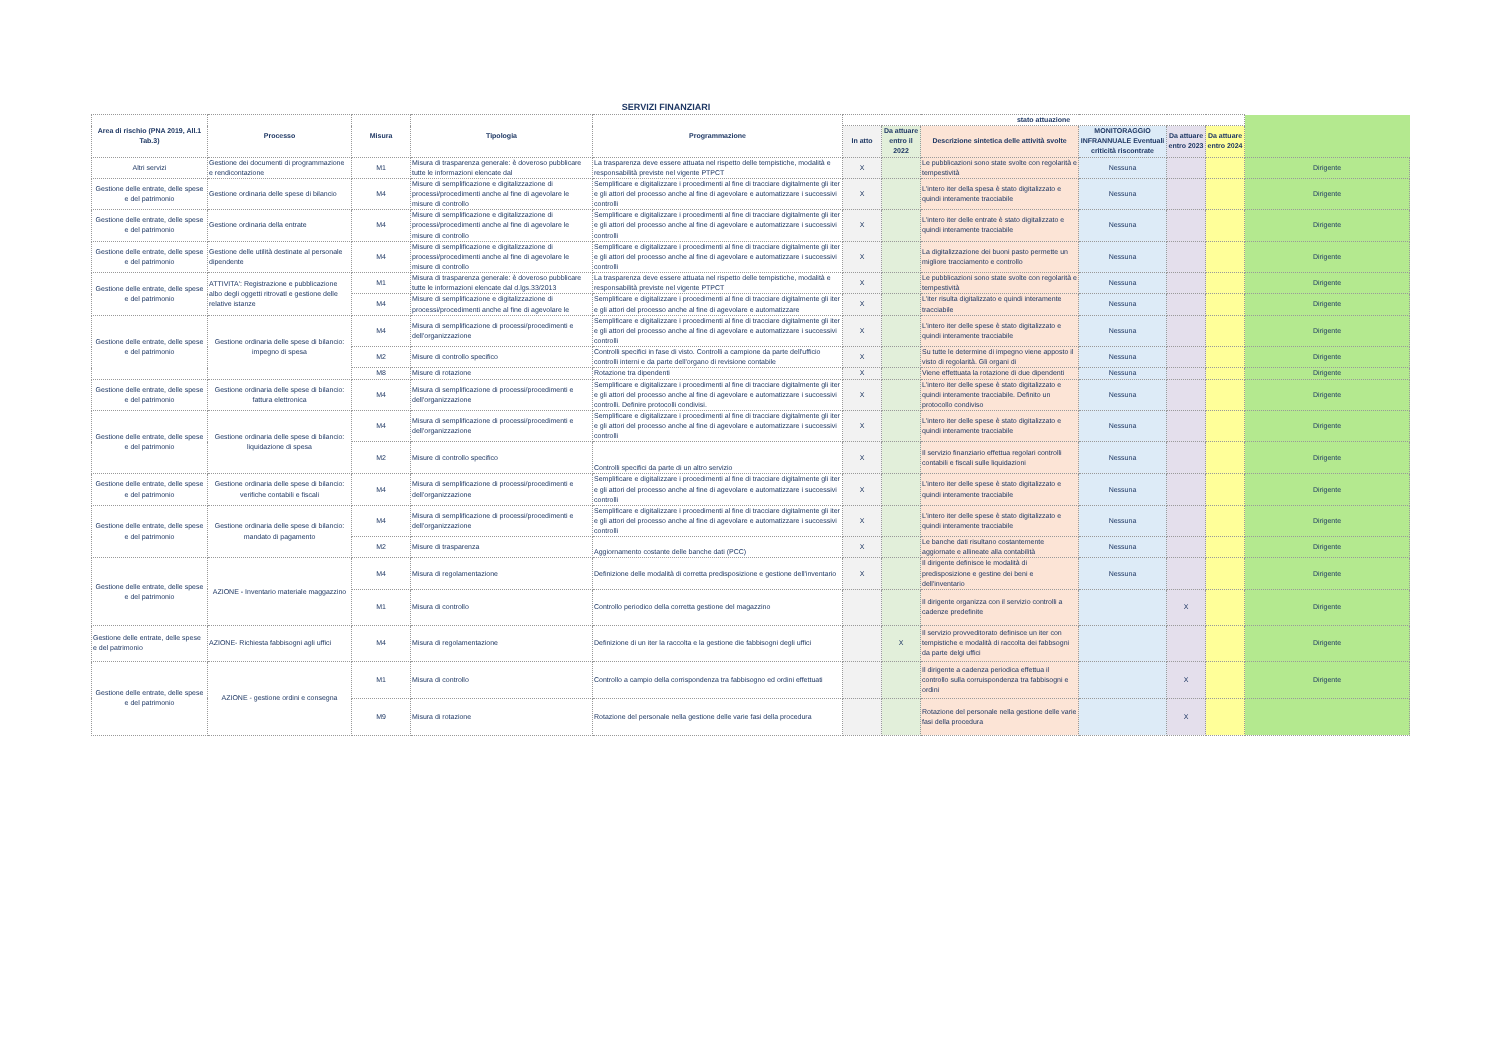SERVIZI FINANZIARI
| Area di rischio (PNA 2019, All.1 Tab.3) | Processo | Misura | Tipologia | Programmazione | stato attuazione | | | | | | |
| --- | --- | --- | --- | --- | --- | --- | --- | --- | --- | --- | --- |
| | | | | | In atto | Da attuare entro il 2022 | Descrizione sintetica delle attività svolte | MONITORAGGIO INFRANNUALE Eventuali criticità riscontrate | Da attuare entro 2023 | Da attuare entro 2024 | |
| Altri servizi | Gestione dei documenti di programmazione e rendicontazione | M1 | Misura di trasparenza generale: è doveroso pubblicare tutte le informazioni elencate dal | La trasparenza deve essere attuata nel rispetto delle tempistiche, modalità e responsabilità previste nel vigente PTPCT | X | | Le pubblicazioni sono state svolte con regolarità e tempestività | Nessuna | | | Dirigente |
| Gestione delle entrate, delle spese e del patrimonio | Gestione ordinaria delle spese di bilancio | M4 | Misure di semplificazione e digitalizzazione di processi/procedimenti anche al fine di agevolare le misure di controllo | Semplificare e digitalizzare i procedimenti al fine di tracciare digitalmente gli iter e gli attori del processo anche al fine di agevolare e automatizzare i successivi controlli | X | | L'intero iter della spesa è stato digitalizzato e quindi interamente tracciabile | Nessuna | | | Dirigente |
| Gestione delle entrate, delle spese e del patrimonio | Gestione ordinaria della entrate | M4 | Misure di semplificazione e digitalizzazione di processi/procedimenti anche al fine di agevolare le misure di controllo | Semplificare e digitalizzare i procedimenti al fine di tracciare digitalmente gli iter e gli attori del processo anche al fine di agevolare e automatizzare i successivi controlli | X | | L'intero iter delle entrate è stato digitalizzato e quindi interamente tracciabile | Nessuna | | | Dirigente |
| Gestione delle entrate, delle spese e del patrimonio | Gestione delle utilità destinate al personale dipendente | M4 | Misure di semplificazione e digitalizzazione di processi/procedimenti anche al fine di agevolare le misure di controllo | Semplificare e digitalizzare i procedimenti al fine di tracciare digitalmente gli iter e gli attori del processo anche al fine di agevolare e automatizzare i successivi controlli | X | | La digitalizzazione dei buoni pasto permette un migliore tracciamento e controllo | Nessuna | | | Dirigente |
| Gestione delle entrate, delle spese e del patrimonio | ATTIVITA': Registrazione e pubblicazione albo degli oggetti ritrovatl e gestione delle relative istanze | M1 | Misura di trasparenza generale: è doveroso pubblicare tutte le informazioni elencate dal d.lgs.33/2013 | La trasparenza deve essere attuata nel rispetto delle tempistiche, modalità e responsabilità previste nel vigente PTPCT | X | | Le pubblicazioni sono state svolte con regolarità e tempestività | Nessuna | | | Dirigente |
| | | M4 | Misure di semplificazione e digitalizzazione di processi/procedimenti anche al fine di agevolare le | Semplificare e digitalizzare i procedimenti al fine di tracciare digitalmente gli iter e gli attori del processo anche al fine di agevolare e automatizzare | X | | L'iter risulta digitalizzato e quindi interamente tracciabile | Nessuna | | | Dirigente |
| Gestione delle entrate, delle spese e del patrimonio | Gestione ordinaria delle spese di bilancio: impegno di spesa | M4 | Misura di semplificazione di processi/procedimenti e dell'organizzazione | Semplificare e digitalizzare i procedimenti al fine di tracciare digitalmente gli iter e gli attori del processo anche al fine di agevolare e automatizzare i successivi controlli | X | | L'intero iter delle spese è stato digitalizzato e quindi interamente tracciabile | Nessuna | | | Dirigente |
| | | M2 | Misure di controllo specifico | Controlli specifici in fase di visto. Controlli a campione da parte dell'ufficio controlli interni e da parte dell'organo di revisione contabile | X | | Su tutte le determine di impegno viene apposto il visto di regolarità. Gli organi di | Nessuna | | | Dirigente |
| | | M8 | Misure di rotazione | Rotazione tra dipendenti | X | | Viene effettuata la rotazione di due dipendenti | Nessuna | | | Dirigente |
| Gestione delle entrate, delle spese e del patrimonio | Gestione ordinaria delle spese di bilancio: fattura elettronica | M4 | Misura di semplificazione di processi/procedimenti e dell'organizzazione | Semplificare e digitalizzare i procedimenti al fine di tracciare digitalmente gli iter e gli attori del processo anche al fine di agevolare e automatizzare i successivi controlli. Definire protocolli condivisi. | X | | L'intero iter delle spese è stato digitalizzato e quindi interamente tracciabile. Definito un protocollo condiviso | Nessuna | | | Dirigente |
| Gestione delle entrate, delle spese e del patrimonio | Gestione ordinaria delle spese di bilancio: liquidazione di spesa | M4 | Misura di semplificazione di processi/procedimenti e dell'organizzazione | Semplificare e digitalizzare i procedimenti al fine di tracciare digitalmente gli iter e gli attori del processo anche al fine di agevolare e automatizzare i successivi controlli | X | | L'intero iter delle spese è stato digitalizzato e quindi interamente tracciabile | Nessuna | | | Dirigente |
| | | M2 | Misure di controllo specifico | Controlli specifici da parte di un altro servizio | X | | Il servizio finanziario effettua regolari controlli contabili e fiscali sulle liquidazioni | Nessuna | | | Dirigente |
| Gestione delle entrate, delle spese e del patrimonio | Gestione ordinaria delle spese di bilancio: verifiche contabili e fiscali | M4 | Misura di semplificazione di processi/procedimenti e dell'organizzazione | Semplificare e digitalizzare i procedimenti al fine di tracciare digitalmente gli iter e gli attori del processo anche al fine di agevolare e automatizzare i successivi controlli | X | | L'intero iter delle spese è stato digitalizzato e quindi interamente tracciabile | Nessuna | | | Dirigente |
| Gestione delle entrate, delle spese e del patrimonio | Gestione ordinaria delle spese di bilancio: mandato di pagamento | M4 | Misura di semplificazione di processi/procedimenti e dell'organizzazione | Semplificare e digitalizzare i procedimenti al fine di tracciare digitalmente gli iter e gli attori del processo anche al fine di agevolare e automatizzare i successivi controlli | X | | L'intero iter delle spese è stato digitalizzato e quindi interamente tracciabile | Nessuna | | | Dirigente |
| | | M2 | Misure di trasparenza | Aggiornamento costante delle banche dati (PCC) | X | | Le banche dati risultano costantemente aggiornate e allineate alla contabilità | Nessuna | | | Dirigente |
| Gestione delle entrate, delle spese e del patrimonio | AZIONE - Inventario materiale maggazzino | M4 | Misura di regolamentazione | Definizione delle modalità di corretta predisposizione e gestione dell'inventario | X | | Il dirigente definisce le modalità di predisposizione e gestine dei beni e dell'inventario | Nessuna | | | Dirigente |
| | | M1 | Misura di controllo | Controllo periodico della corretta gestione del magazzino | | | Il dirigente organizza con il servizio controlli a cadenze predefinite | | X | | Dirigente |
| Gestione delle entrate, delle spese e del patrimonio | AZIONE- Richiesta fabbisogni agli uffici | M4 | Misura di regolamentazione | Definizione di un iter la raccolta e la gestione die fabbisogni degli uffici | | X | Il servizio provveditorato definisce un iter con tempistiche e modalità di raccolta dei fabbsogni da parte delgi uffici | | | | Dirigente |
| Gestione delle entrate, delle spese e del patrimonio | AZIONE - gestione ordini e consegna | M1 | Misura di controllo | Controllo a campio della corrispondenza tra fabbisogno ed ordini effettuati | | | Il dirigente a cadenza periodica effettua il controllo sulla corruispondenza tra fabbisogni e ordini | | X | | Dirigente |
| | | M9 | Misura di rotazione | Rotazione del personale nella gestione delle varie fasi della procedura | | | Rotazione del personale nella gestione delle varie fasi della procedura | | X | | |